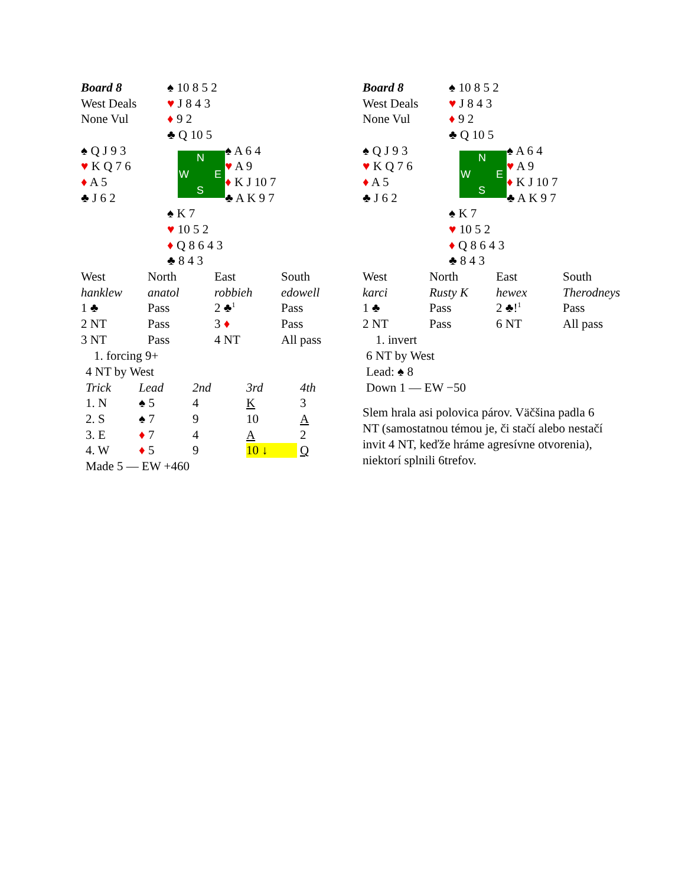| Board 8 | ♠ 10 8 5 2 | |
| West Deals | ♥ J 8 4 3 | |
| None Vul | ♦ 9 2 | |
| | ♣ Q 10 5 | |
| ♠ Q J 9 3 | N W E S | ♠ A 6 4 |
| ♥ K Q 7 6 | | ♥ A 9 |
| ♦ A 5 | | ♦ K J 10 7 |
| ♣ J 6 2 | | ♣ A K 9 7 |
| | ♠ K 7 | |
| | ♥ 10 5 2 | |
| | ♦ Q 8 6 4 3 | |
| | ♣ 8 4 3 | |
| West | North | East | South |
| hanklew | anatol | robbieh | edowell |
| 1 ♣ | Pass | 2 ♣<sup>1</sup> | Pass |
| 2 NT | Pass | 3 ♦ | Pass |
| 3 NT | Pass | 4 NT | All pass |
1. forcing 9+
4 NT by West
| Trick | Lead | 2nd | 3rd | 4th |
| 1. N | ♠ 5 | 4 | K | 3 |
| 2. S | ♠ 7 | 9 | 10 | A |
| 3. E | ♦ 7 | 4 | A | 2 |
| 4. W | ♦ 5 | 9 | 10 ↓ | Q |
Made 5 — EW +460
| Board 8 | ♠ 10 8 5 2 | |
| West Deals | ♥ J 8 4 3 | |
| None Vul | ♦ 9 2 | |
| | ♣ Q 10 5 | |
| ♠ Q J 9 3 | N W E S | ♠ A 6 4 |
| ♥ K Q 7 6 | | ♥ A 9 |
| ♦ A 5 | | ♦ K J 10 7 |
| ♣ J 6 2 | | ♣ A K 9 7 |
| | ♠ K 7 | |
| | ♥ 10 5 2 | |
| | ♦ Q 8 6 4 3 | |
| | ♣ 8 4 3 | |
| West | North | East | South |
| karci | Rusty K | hewex | Therodneys |
| 1 ♣ | Pass | 2 ♣!<sup>1</sup> | Pass |
| 2 NT | Pass | 6 NT | All pass |
1. invert
6 NT by West
Lead: ♠ 8
Down 1 — EW −50
Slem hrala asi polovica párov. Väčšina padla 6 NT (samostatnou témou je, či stačí alebo nestačí invit 4 NT, keďže hráme agresívne otvorenia), niektorí splnili 6trefov.